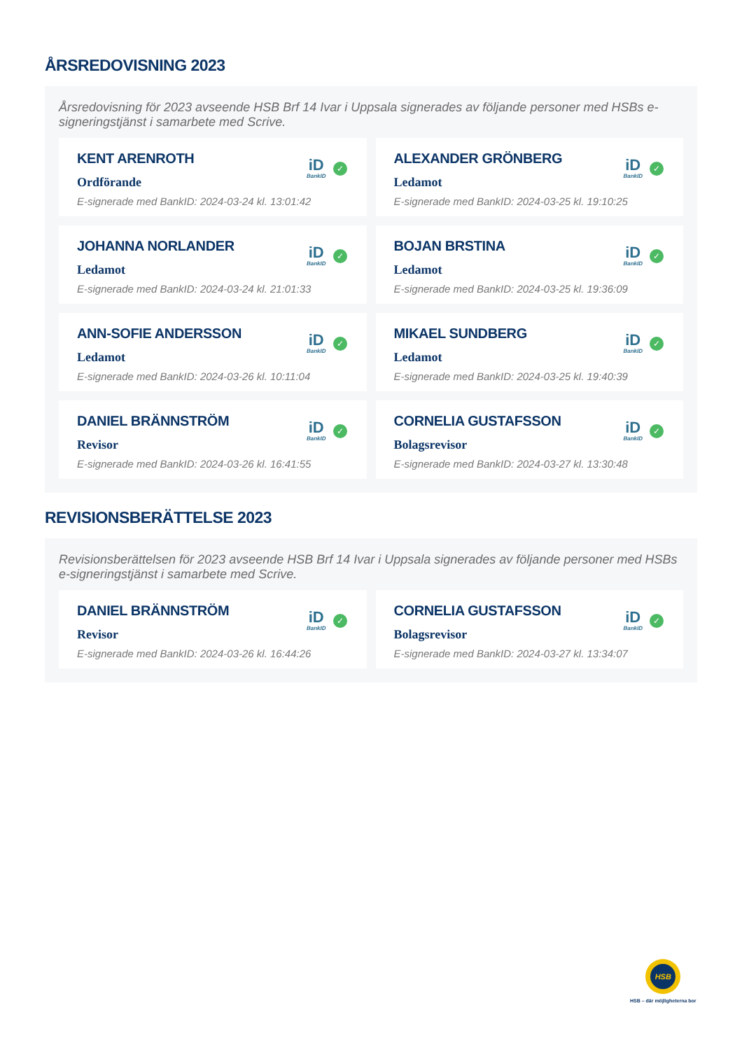ÅRSREDOVISNING 2023
Årsredovisning för 2023 avseende HSB Brf 14 Ivar i Uppsala signerades av följande personer med HSBs e-signeringstjänst i samarbete med Scrive.
KENT ARENROTH
Ordförande
E-signerade med BankID: 2024-03-24 kl. 13:01:42
iD
BankID
✓
ALEXANDER GRÖNBERG
Ledamot
E-signerade med BankID: 2024-03-25 kl. 19:10:25
iD
BankID
✓
JOHANNA NORLANDER
Ledamot
E-signerade med BankID: 2024-03-24 kl. 21:01:33
iD
BankID
✓
BOJAN BRSTINA
Ledamot
E-signerade med BankID: 2024-03-25 kl. 19:36:09
iD
BankID
✓
ANN-SOFIE ANDERSSON
Ledamot
E-signerade med BankID: 2024-03-26 kl. 10:11:04
iD
BankID
✓
MIKAEL SUNDBERG
Ledamot
E-signerade med BankID: 2024-03-25 kl. 19:40:39
iD
BankID
✓
DANIEL BRÄNNSTRÖM
Revisor
E-signerade med BankID: 2024-03-26 kl. 16:41:55
iD
BankID
✓
CORNELIA GUSTAFSSON
Bolagsrevisor
E-signerade med BankID: 2024-03-27 kl. 13:30:48
iD
BankID
✓
REVISIONSBERÄTTELSE 2023
Revisionsberättelsen för 2023 avseende HSB Brf 14 Ivar i Uppsala signerades av följande personer med HSBs e-signeringstjänst i samarbete med Scrive.
DANIEL BRÄNNSTRÖM
Revisor
E-signerade med BankID: 2024-03-26 kl. 16:44:26
iD
BankID
✓
CORNELIA GUSTAFSSON
Bolagsrevisor
E-signerade med BankID: 2024-03-27 kl. 13:34:07
iD
BankID
✓
HSB
HSB – där möjligheterna bor